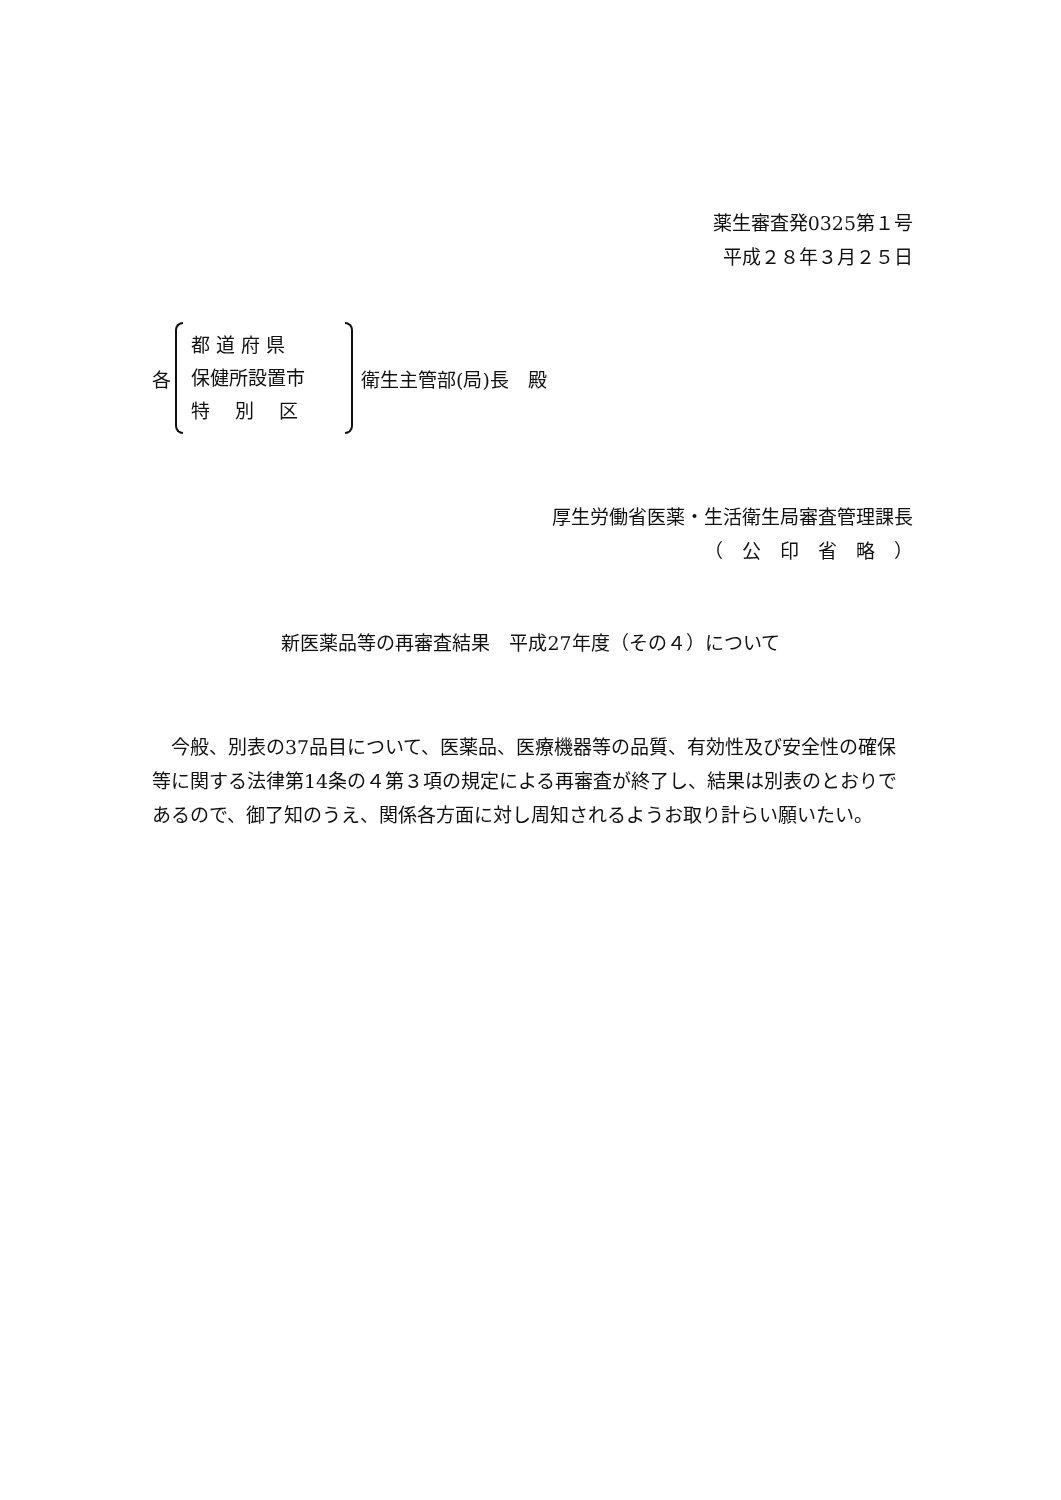薬生審査発0325第１号
平成２８年３月２５日
各
都 道 府 県
保健所設置市
特　 別　 区
衛生主管部(局)長　殿
厚生労働省医薬・生活衛生局審査管理課長
（　公　印　省　略　）
新医薬品等の再審査結果　平成27年度（その４）について
今般、別表の37品目について、医薬品、医療機器等の品質、有効性及び安全性の確保等に関する法律第14条の４第３項の規定による再審査が終了し、結果は別表のとおりであるので、御了知のうえ、関係各方面に対し周知されるようお取り計らい願いたい。